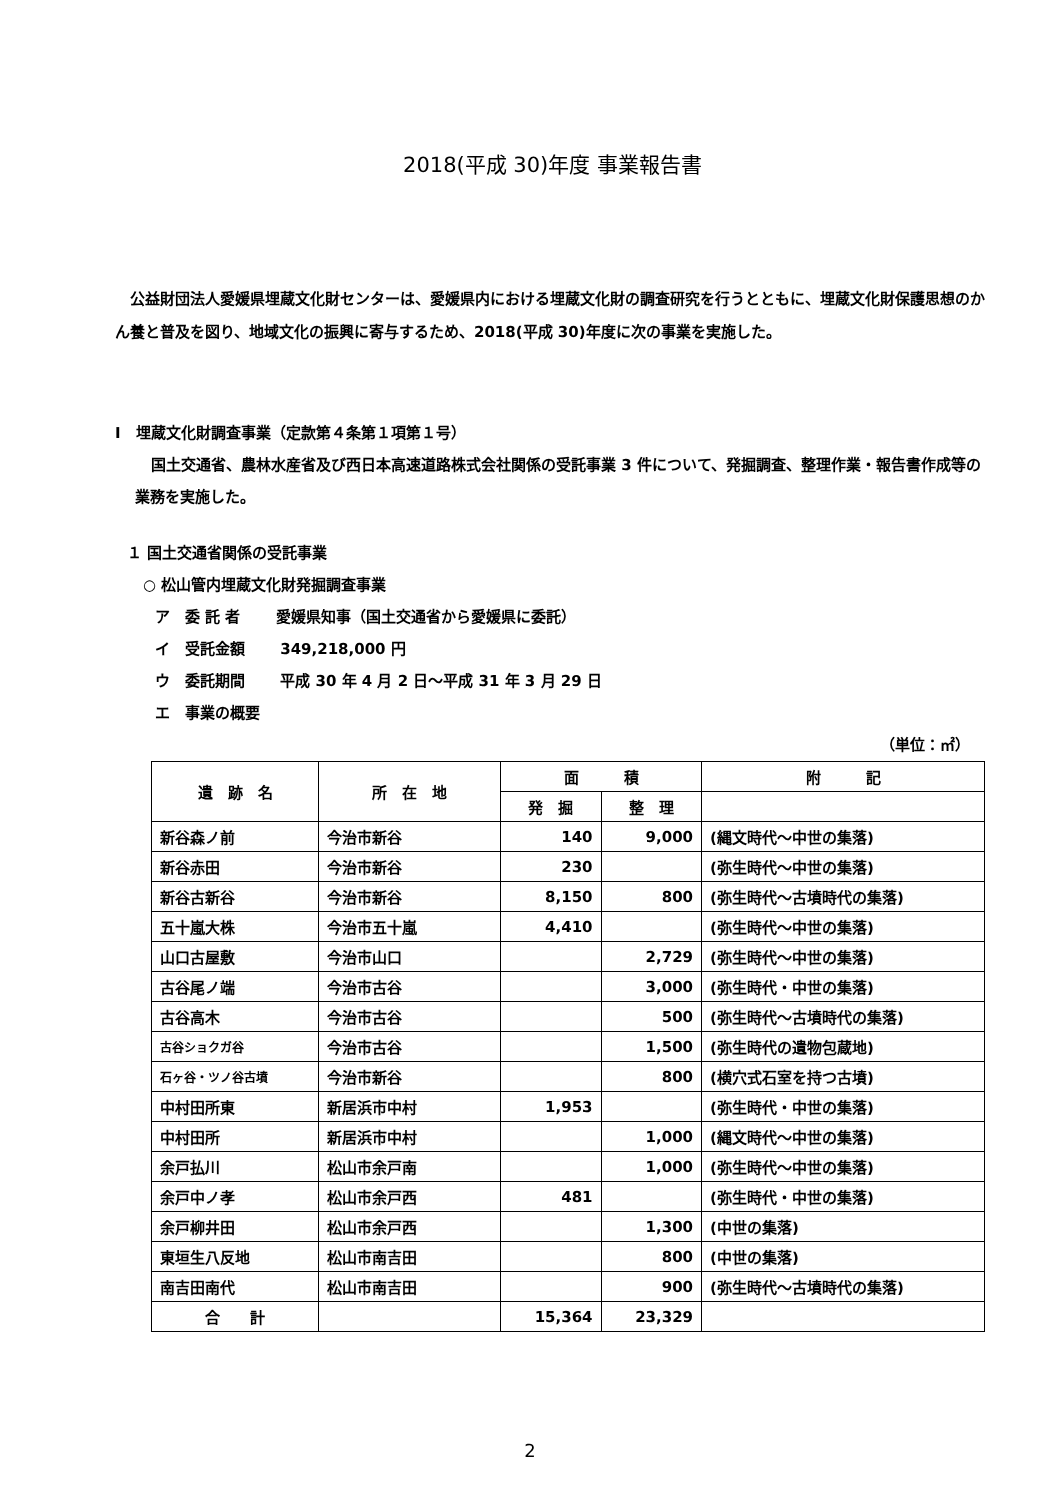2018(平成 30)年度 事業報告書
公益財団法人愛媛県埋蔵文化財センターは、愛媛県内における埋蔵文化財の調査研究を行うとともに、埋蔵文化財保護思想のかん養と普及を図り、地域文化の振興に寄与するため、2018(平成 30)年度に次の事業を実施した。
Ⅰ　埋蔵文化財調査事業（定款第４条第１項第１号）
国土交通省、農林水産省及び西日本高速道路株式会社関係の受託事業 3 件について、発掘調査、整理作業・報告書作成等の業務を実施した。
１ 国土交通省関係の受託事業
○ 松山管内埋蔵文化財発掘調査事業
ア　委 託 者　　 愛媛県知事（国土交通省から愛媛県に委託）
イ　受託金額　　 349,218,000 円
ウ　委託期間　　 平成 30 年 4 月 2 日～平成 31 年 3 月 29 日
エ　事業の概要
（単位：㎡）
| 遺 跡 名 | 所 在 地 | 面 積 | | 附 記 |
| --- | --- | --- | --- | --- |
| | | 発 掘 | 整 理 | |
| 新谷森ノ前 | 今治市新谷 | 140 | 9,000 | (縄文時代～中世の集落) |
| 新谷赤田 | 今治市新谷 | 230 | | (弥生時代～中世の集落) |
| 新谷古新谷 | 今治市新谷 | 8,150 | 800 | (弥生時代～古墳時代の集落) |
| 五十嵐大株 | 今治市五十嵐 | 4,410 | | (弥生時代～中世の集落) |
| 山口古屋敷 | 今治市山口 | | 2,729 | (弥生時代～中世の集落) |
| 古谷尾ノ端 | 今治市古谷 | | 3,000 | (弥生時代・中世の集落) |
| 古谷高木 | 今治市古谷 | | 500 | (弥生時代～古墳時代の集落) |
| 古谷ショクガ谷 | 今治市古谷 | | 1,500 | (弥生時代の遺物包蔵地) |
| 石ヶ谷・ツノ谷古墳 | 今治市新谷 | | 800 | (横穴式石室を持つ古墳) |
| 中村田所東 | 新居浜市中村 | 1,953 | | (弥生時代・中世の集落) |
| 中村田所 | 新居浜市中村 | | 1,000 | (縄文時代～中世の集落) |
| 余戸払川 | 松山市余戸南 | | 1,000 | (弥生時代～中世の集落) |
| 余戸中ノ孝 | 松山市余戸西 | 481 | | (弥生時代・中世の集落) |
| 余戸柳井田 | 松山市余戸西 | | 1,300 | (中世の集落) |
| 東垣生八反地 | 松山市南吉田 | | 800 | (中世の集落) |
| 南吉田南代 | 松山市南吉田 | | 900 | (弥生時代～古墳時代の集落) |
| 合 計 | | 15,364 | 23,329 | |
2